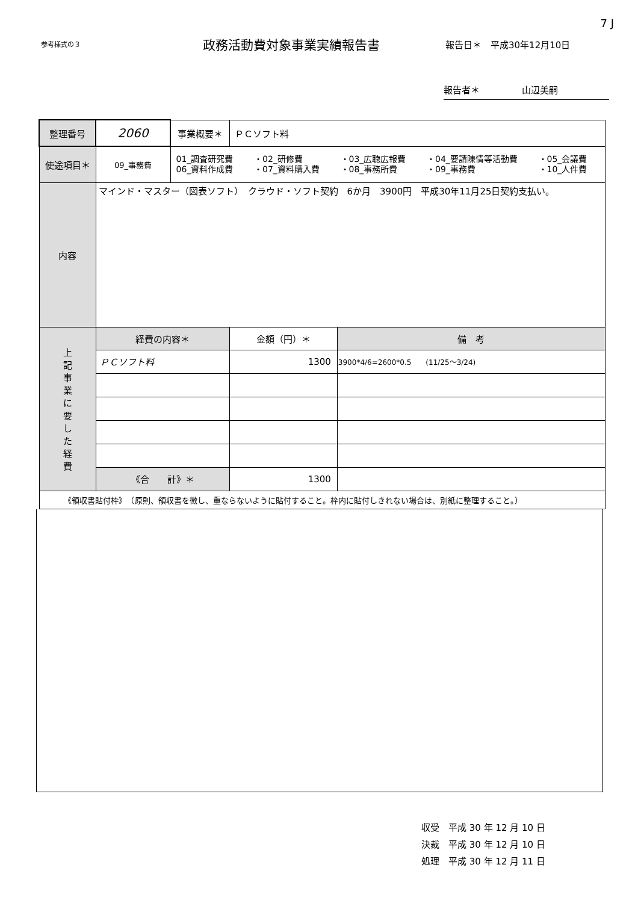7 J
参考様式の３
政務活動費対象事業実績報告書
報告日＊　平成30年12月10日
報告者＊ 山辺美嗣
| 整理番号 | 2060 | 事業概要＊ | ＰＣソフト料 | |
| 使途項目＊ | 09_事務費 | 01_調査研究費 ・02_研修費 ・03_広聴広報費 ・04_要請陳情等活動費 ・05_会議費 06_資料作成費 ・07_資料購入費 ・08_事務所費 ・09_事務費 ・10_人件費 | | |
| 内容 | マインド・マスター（図表ソフト） クラウド・ソフト契約 6か月 3900円 平成30年11月25日契約支払い。 | | | |
| 上 記 事 業 に 要 し た 経 費 | 経費の内容＊ | | 金額（円）＊ | 備 考 |
| | ＰＣソフト料 | | 1300 | 3900*4/6=2600*0.5 (11/25～3/24) |
| | 《合 計》＊ | | 1300 | |
| 《領収書貼付枠》 （原則、領収書を徴し、重ならないように貼付すること。枠内に貼付しきれない場合は、別紙に整理すること。） | | | | |
収受　平成 30 年 12 月 10 日
決裁　平成 30 年 12 月 10 日
処理　平成 30 年 12 月 11 日